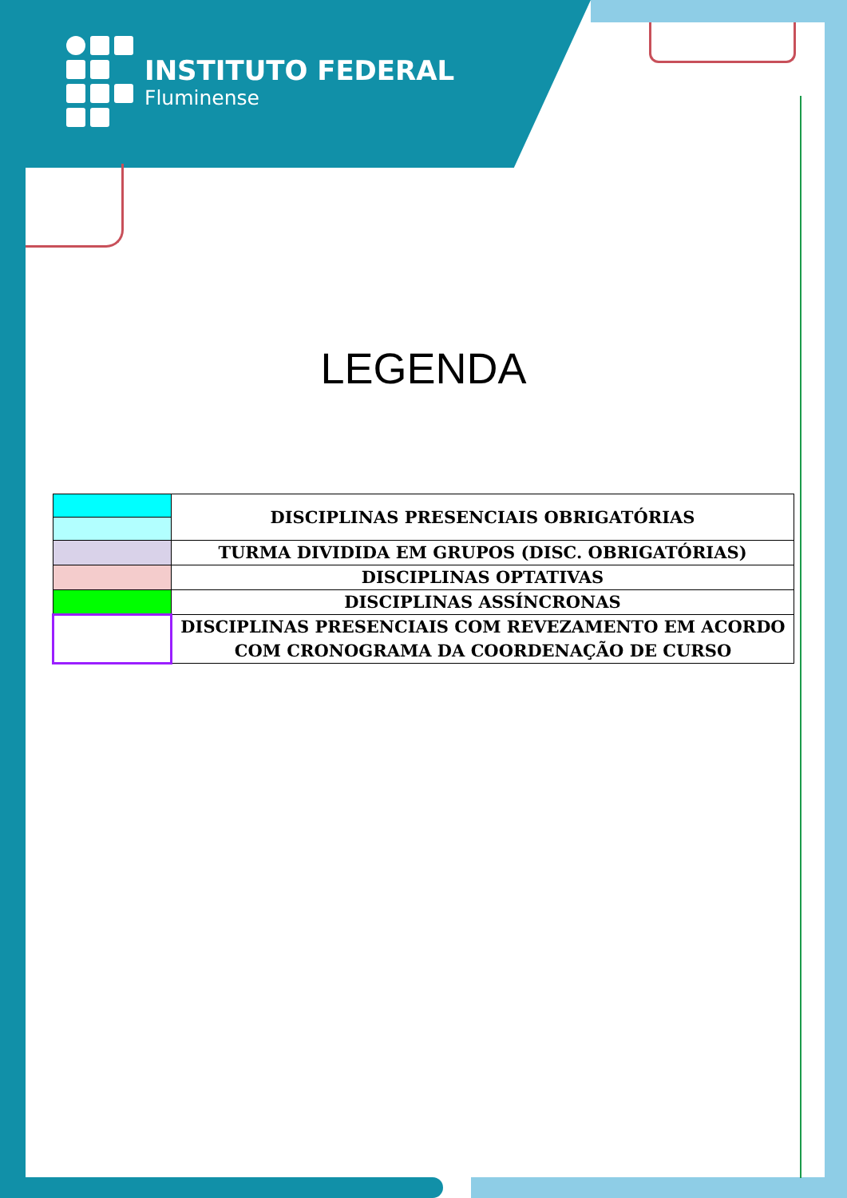INSTITUTO FEDERAL
Fluminense
LEGENDA
| | DISCIPLINAS PRESENCIAIS OBRIGATÓRIAS |
| | TURMA DIVIDIDA EM GRUPOS (DISC. OBRIGATÓRIAS) |
| | DISCIPLINAS OPTATIVAS |
| | DISCIPLINAS ASSÍNCRONAS |
| | DISCIPLINAS PRESENCIAIS COM REVEZAMENTO EM ACORDO COM CRONOGRAMA DA COORDENAÇÃO DE CURSO |